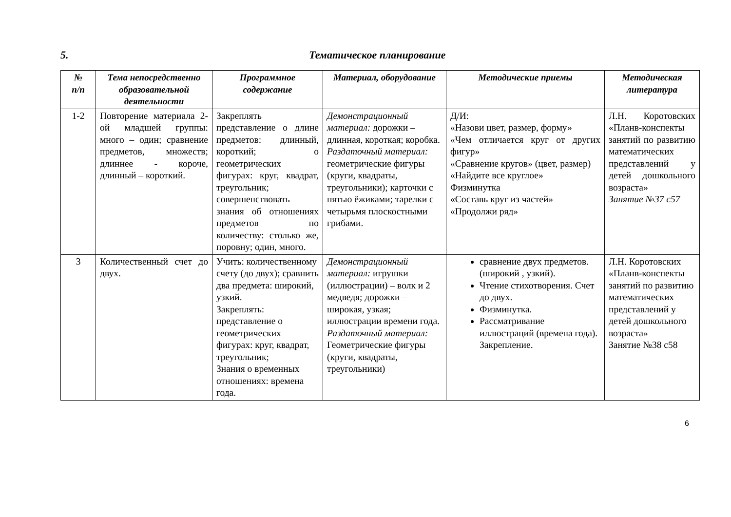5. Тематическое планирование
| № п/п | Тема непосредственно образовательной деятельности | Программное содержание | Материал, оборудование | Методические приемы | Методическая литература |
| --- | --- | --- | --- | --- | --- |
| 1-2 | Повторение материала 2-ой младшей группы: много – один; сравнение предметов, множеств; длиннее - короче, длинный – короткий. | Закреплять представление о длине предметов: длинный, короткий; о геометрических фигурах: круг, квадрат, треугольник; совершенствовать знания об отношениях предметов по количеству: столько же, поровну; один, много. | Демонстрационный материал: дорожки – длинная, короткая; коробка. Раздаточный материал: геометрические фигуры (круги, квадраты, треугольники); карточки с пятью ёжиками; тарелки с четырьмя плоскостными грибами. | Д/И: «Назови цвет, размер, форму» «Чем отличается круг от других фигур» «Сравнение кругов» (цвет, размер) «Найдите все круглое» Физминутка «Составь круг из частей» «Продолжи ряд» | Л.Н. Коротовских «Планв-конспекты занятий по развитию математических представлений у детей дошкольного возраста» Занятие №37 с57 |
| 3 | Количественный счет до двух. | Учить: количественному счету (до двух); сравнить два предмета: широкий, узкий. Закреплять: представление о геометрических фигурах: круг, квадрат, треугольник; Знания о временных отношениях: времена года. | Демонстрационный материал: игрушки (иллюстрации) – волк и 2 медведя; дорожки – широкая, узкая; иллюстрации времени года. Раздаточный материал: Геометрические фигуры (круги, квадраты, треугольники) | сравнение двух предметов. (широкий , узкий). Чтение стихотворения. Счет до двух. Физминутка. Рассматривание иллюстраций (времена года). Закрепление. | Л.Н. Коротовских «Планв-конспекты занятий по развитию математических представлений у детей дошкольного возраста» Занятие №38 с58 |
6